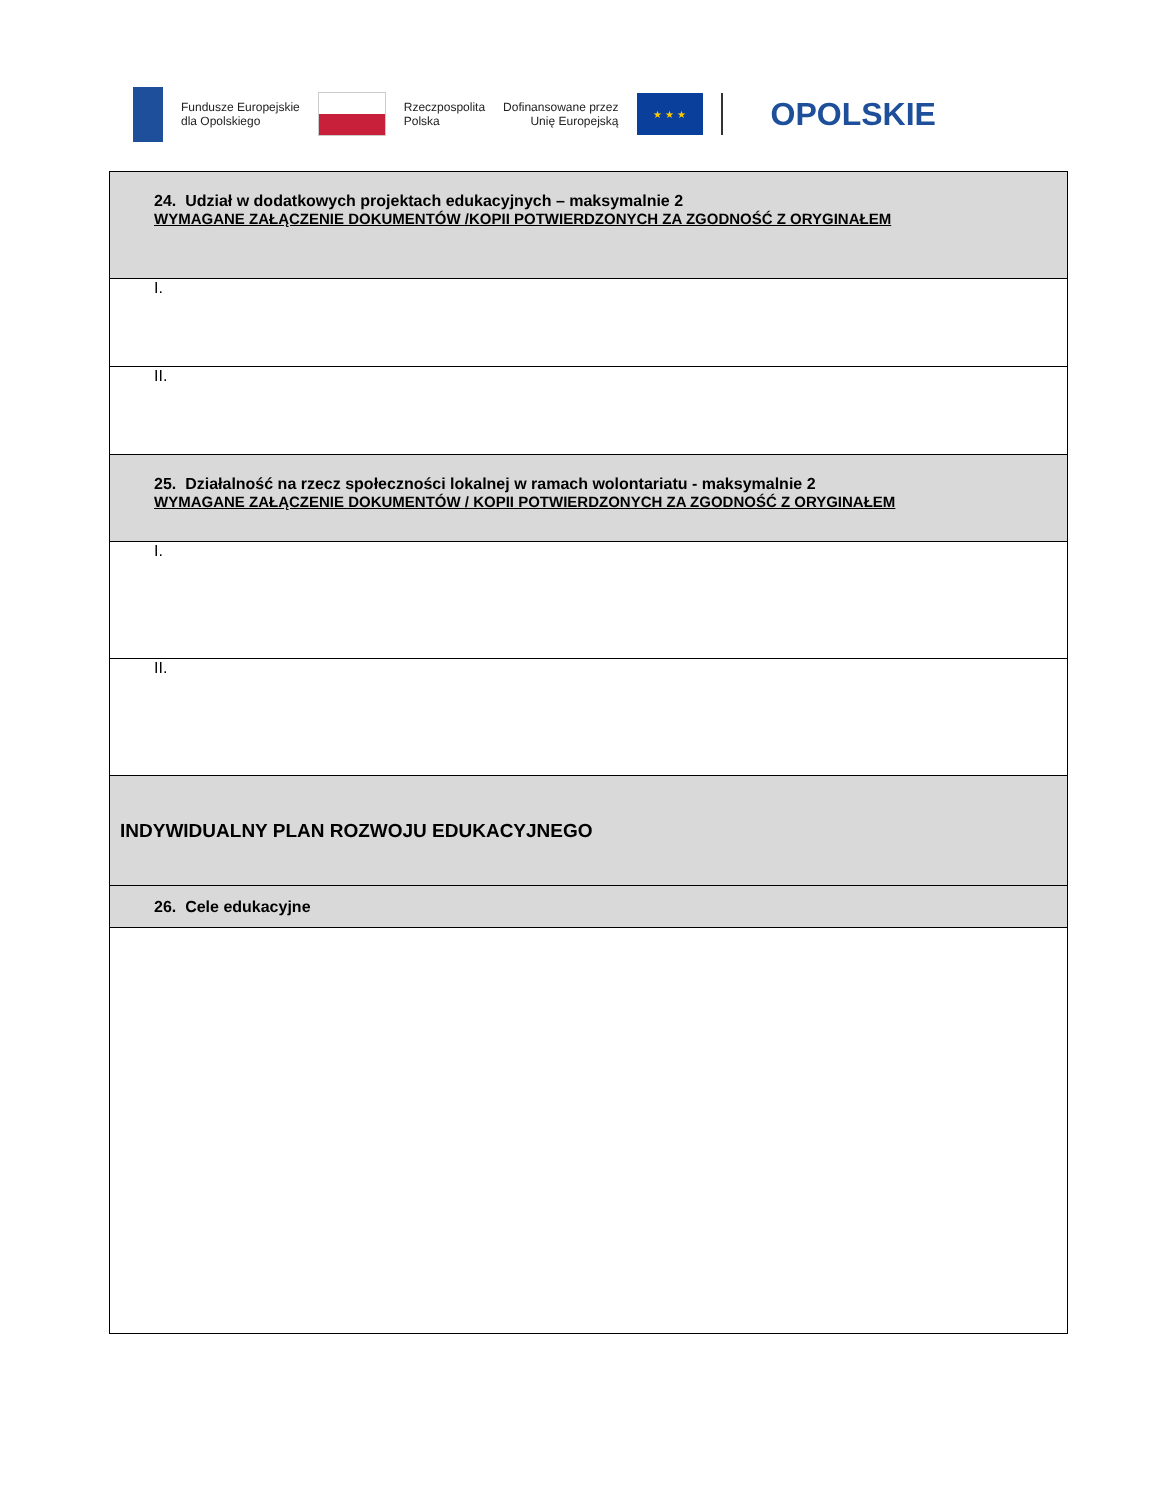Fundusze Europejskie
dla Opolskiego
Rzeczpospolita
Polska
Dofinansowane przez
Unię Europejską
★ ★ ★
OPOLSKIE
| 24. Udział w dodatkowych projektach edukacyjnych – maksymalnie 2 WYMAGANE ZAŁĄCZENIE DOKUMENTÓW /KOPII POTWIERDZONYCH ZA ZGODNOŚĆ Z ORYGINAŁEM |
| I. |
| II. |
| 25. Działalność na rzecz społeczności lokalnej w ramach wolontariatu - maksymalnie 2 WYMAGANE ZAŁĄCZENIE DOKUMENTÓW / KOPII POTWIERDZONYCH ZA ZGODNOŚĆ Z ORYGINAŁEM |
| I. |
| II. |
| INDYWIDUALNY PLAN ROZWOJU EDUKACYJNEGO |
| 26. Cele edukacyjne |